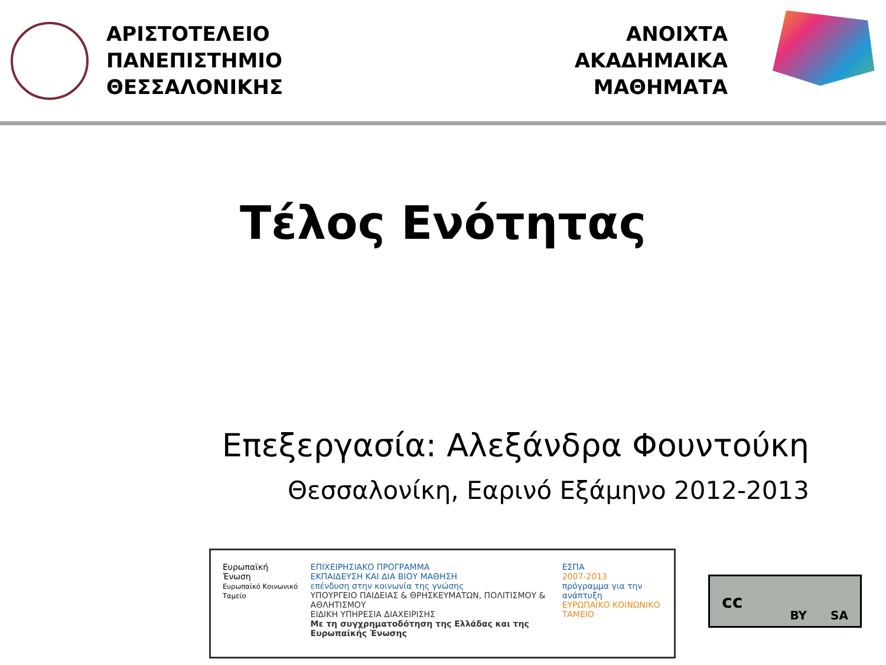ΑΡΙΣΤΟΤΕΛΕΙΟ
ΠΑΝΕΠΙΣΤΗΜΙΟ
ΘΕΣΣΑΛΟΝΙΚΗΣ
ΑΝΟΙΧΤΑ
ΑΚΑΔΗΜΑΙΚΑ
ΜΑΘΗΜΑΤΑ
Τέλος Ενότητας
Επεξεργασία: Αλεξάνδρα Φουντούκη
Θεσσαλονίκη, Εαρινό Εξάμηνο 2012-2013
Ευρωπαϊκή Ένωση
Ευρωπαϊκό Κοινωνικό Ταμείο
ΕΠΙΧΕΙΡΗΣΙΑΚΟ ΠΡΟΓΡΑΜΜΑ
ΕΚΠΑΙΔΕΥΣΗ ΚΑΙ ΔΙΑ ΒΙΟΥ ΜΑΘΗΣΗ
επένδυση στην κοινωνία της γνώσης
ΥΠΟΥΡΓΕΙΟ ΠΑΙΔΕΙΑΣ & ΘΡΗΣΚΕΥΜΑΤΩΝ, ΠΟΛΙΤΙΣΜΟΥ & ΑΘΛΗΤΙΣΜΟΥ
ΕΙΔΙΚΗ ΥΠΗΡΕΣΙΑ ΔΙΑΧΕΙΡΙΣΗΣ
Με τη συγχρηματοδότηση της Ελλάδας και της Ευρωπαϊκής Ένωσης
ΕΣΠΑ
2007-2013
πρόγραμμα για την ανάπτυξη
ΕΥΡΩΠΑΪΚΟ ΚΟΙΝΩΝΙΚΟ ΤΑΜΕΙΟ
cc BY SA